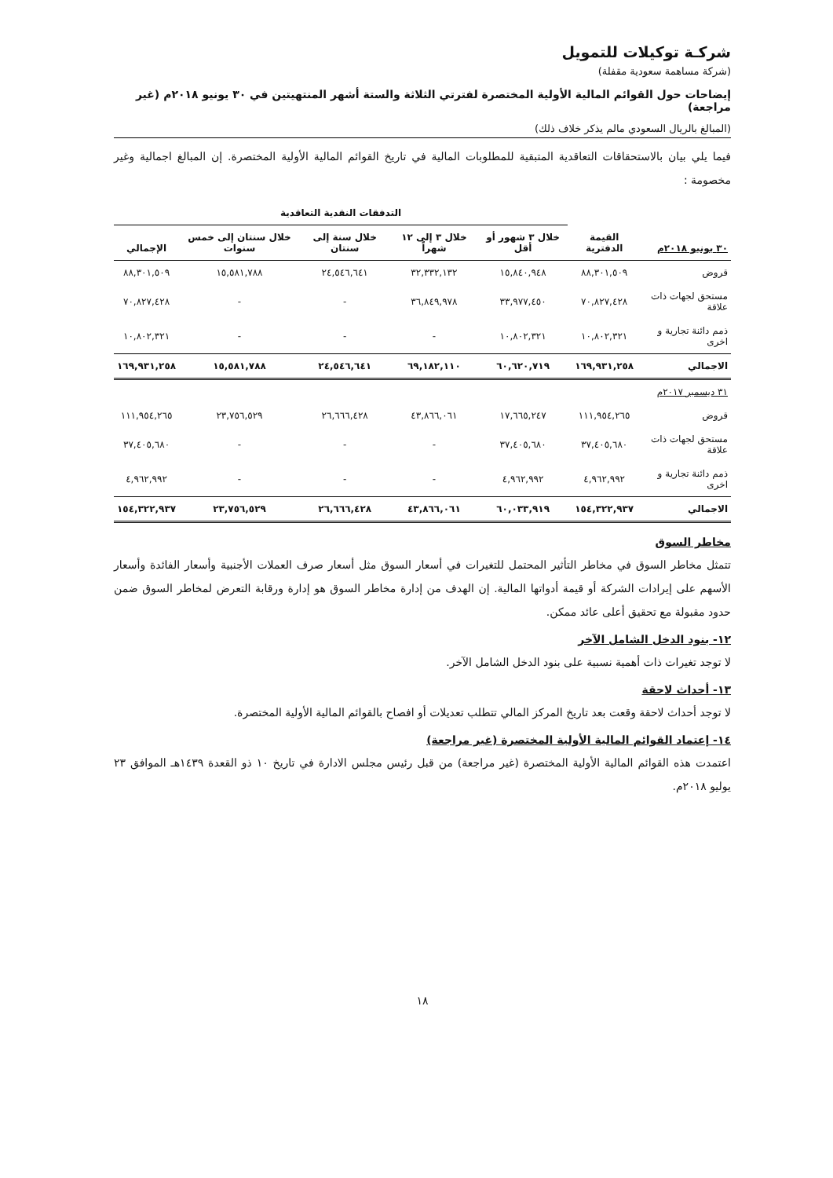شركـة توكيلات للتمويل
(شركة مساهمة سعودية مقفلة)
إيضاحات حول القوائم المالية الأولية المختصرة لفترتي الثلاثة والستة أشهر المنتهيتين في ٣٠ يونيو ٢٠١٨م (غير مراجعة)
(المبالغ بالريال السعودي مالم يذكر خلاف ذلك)
فيما يلي بيان بالاستحقاقات التعاقدية المتبقية للمطلوبات المالية في تاريخ القوائم المالية الأولية المختصرة. إن المبالغ اجمالية وغير مخصومة :
| | | التدفقات النقدية التعاقدية | | | | |
| --- | --- | --- | --- | --- | --- | --- |
| ٣٠ يونيو ٢٠١٨م | القيمة الدفترية | خلال ٣ شهور أو أقل | خلال ٣ إلى ١٢ شهراً | خلال سنة إلى سنتان | خلال سنتان إلى خمس سنوات | الإجمالي |
| قروض | ٨٨,٣٠١,٥٠٩ | ١٥,٨٤٠,٩٤٨ | ٣٢,٣٣٢,١٣٢ | ٢٤,٥٤٦,٦٤١ | ١٥,٥٨١,٧٨٨ | ٨٨,٣٠١,٥٠٩ |
| مستحق لجهات ذات علاقة | ٧٠,٨٢٧,٤٢٨ | ٣٣,٩٧٧,٤٥٠ | ٣٦,٨٤٩,٩٧٨ | - | - | ٧٠,٨٢٧,٤٢٨ |
| ذمم دائنة تجارية و اخرى | ١٠,٨٠٢,٣٢١ | ١٠,٨٠٢,٣٢١ | - | - | - | ١٠,٨٠٢,٣٢١ |
| الاجمالي | ١٦٩,٩٣١,٢٥٨ | ٦٠,٦٢٠,٧١٩ | ٦٩,١٨٢,١١٠ | ٢٤,٥٤٦,٦٤١ | ١٥,٥٨١,٧٨٨ | ١٦٩,٩٣١,٢٥٨ |
| ٣١ ديسمبر ٢٠١٧م | | | | | | |
| قروض | ١١١,٩٥٤,٢٦٥ | ١٧,٦٦٥,٢٤٧ | ٤٣,٨٦٦,٠٦١ | ٢٦,٦٦٦,٤٢٨ | ٢٣,٧٥٦,٥٢٩ | ١١١,٩٥٤,٢٦٥ |
| مستحق لجهات ذات علاقة | ٣٧,٤٠٥,٦٨٠ | ٣٧,٤٠٥,٦٨٠ | - | - | - | ٣٧,٤٠٥,٦٨٠ |
| ذمم دائنة تجارية و اخرى | ٤,٩٦٢,٩٩٢ | ٤,٩٦٢,٩٩٢ | - | - | - | ٤,٩٦٢,٩٩٢ |
| الاجمالي | ١٥٤,٣٢٢,٩٣٧ | ٦٠,٠٣٣,٩١٩ | ٤٣,٨٦٦,٠٦١ | ٢٦,٦٦٦,٤٢٨ | ٢٣,٧٥٦,٥٢٩ | ١٥٤,٣٢٢,٩٣٧ |
مخاطر السوق
تتمثل مخاطر السوق في مخاطر التأثير المحتمل للتغيرات في أسعار السوق مثل أسعار صرف العملات الأجنبية وأسعار الفائدة وأسعار الأسهم على إيرادات الشركة أو قيمة أدواتها المالية. إن الهدف من إدارة مخاطر السوق هو إدارة ورقابة التعرض لمخاطر السوق ضمن حدود مقبولة مع تحقيق أعلى عائد ممكن.
١٢- بنود الدخل الشامل الآخر
لا توجد تغيرات ذات أهمية نسبية على بنود الدخل الشامل الآخر.
١٣- أحداث لاحقة
لا توجد أحداث لاحقة وقعت بعد تاريخ المركز المالي تتطلب تعديلات أو افصاح بالقوائم المالية الأولية المختصرة.
١٤- إعتماد القوائم المالية الأولية المختصرة (غير مراجعة)
اعتمدت هذه القوائم المالية الأولية المختصرة (غير مراجعة) من قبل رئيس مجلس الادارة في تاريخ ١٠ ذو القعدة ١٤٣٩هـ الموافق ٢٣ يوليو ٢٠١٨م.
١٨